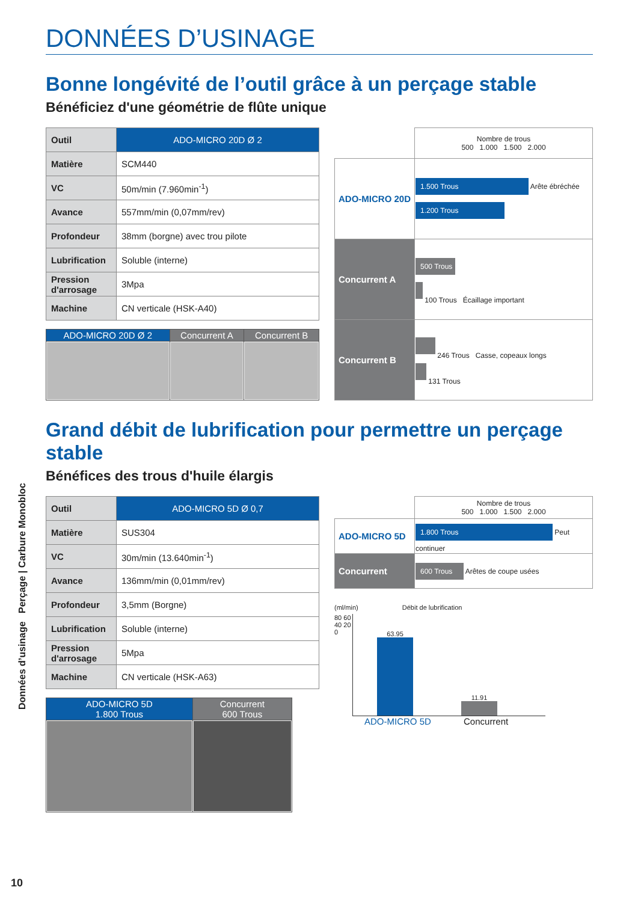DONNÉES D’USINAGE
Bonne longévité de l’outil grâce à un perçage stable
Bénéficiez d'une géométrie de flûte unique
| Outil | ADO-MICRO 20D Ø 2 |
| Matière | SCM440 |
| VC | 50m/min (7.960min<sup>-1</sup>) |
| Avance | 557mm/min (0,07mm/rev) |
| Profondeur | 38mm (borgne) avec trou pilote |
| Lubrification | Soluble (interne) |
| Pression d'arrosage | 3Mpa |
| Machine | CN verticale (HSK-A40) |
| ADO-MICRO 20D Ø 2 | Concurrent A | Concurrent B |
| | Nombre de trous 500 1.000 1.500 2.000 |
| ADO-MICRO 20D | 1.500 Trous Arête ébréchée 1.200 Trous |
| Concurrent A | 500 Trous 100 Trous Écaillage important |
| Concurrent B | 246 Trous Casse, copeaux longs 131 Trous |
Grand débit de lubrification pour permettre un perçage stable
Bénéfices des trous d'huile élargis
| Outil | ADO-MICRO 5D Ø 0,7 |
| Matière | SUS304 |
| VC | 30m/min (13.640min<sup>-1</sup>) |
| Avance | 136mm/min (0,01mm/rev) |
| Profondeur | 3,5mm (Borgne) |
| Lubrification | Soluble (interne) |
| Pression d'arrosage | 5Mpa |
| Machine | CN verticale (HSK-A63) |
| ADO-MICRO 5D 1.800 Trous | Concurrent 600 Trous |
| | Nombre de trous 500 1.000 1.500 2.000 |
| ADO-MICRO 5D | 1.800 Trous Peut continuer |
| Concurrent | 600 Trous Arêtes de coupe usées |
(ml/min) Débit de lubrification
80 60 40 20 0
63.95
11.91
ADO-MICRO 5D Concurrent
Données d’usinage Perçage | Carbure Monobloc
10